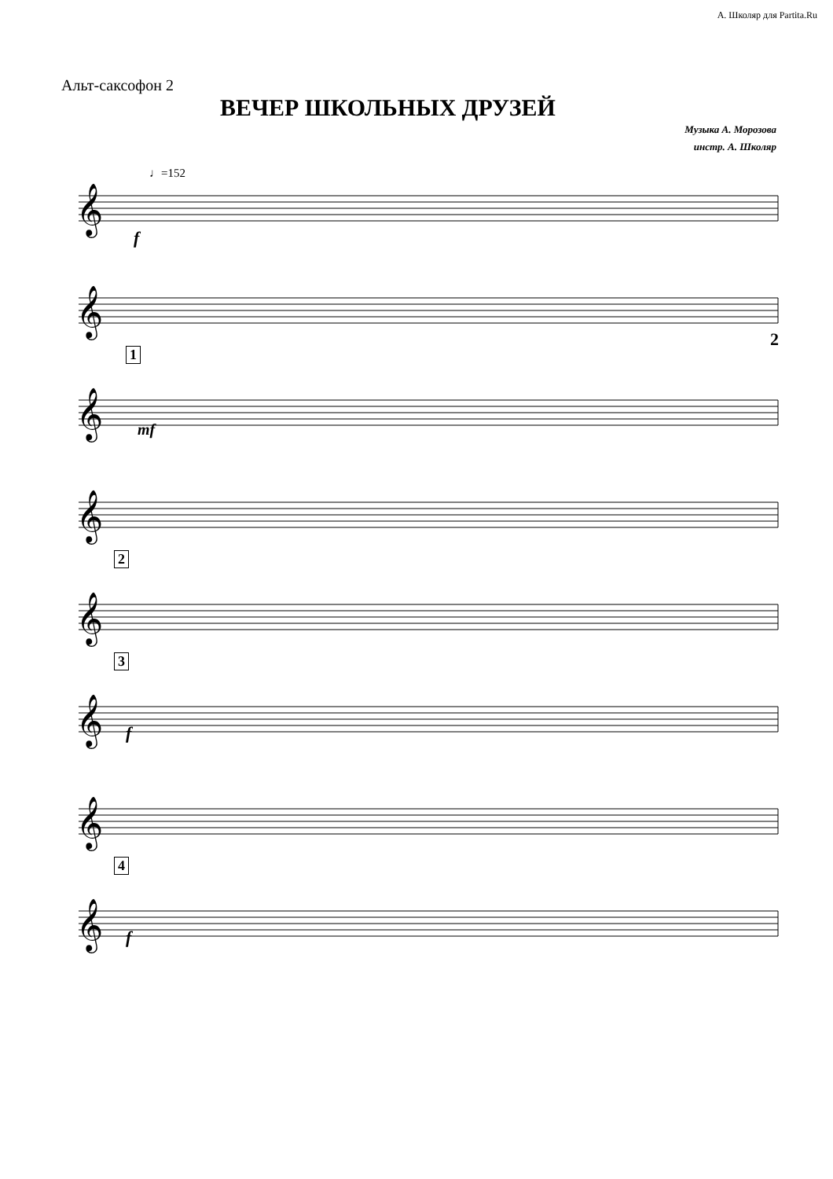А. Школяр для Partita.Ru
Альт-саксофон 2
ВЕЧЕР ШКОЛЬНЫХ ДРУЗЕЙ
Музыка А. Морозова
инстр. А. Школяр
♩=152
𝄞
𝄞
𝄞
𝄞
𝄞
𝄞
𝄞
𝄞
2
.
f
1
mf
2
3
f
4
f